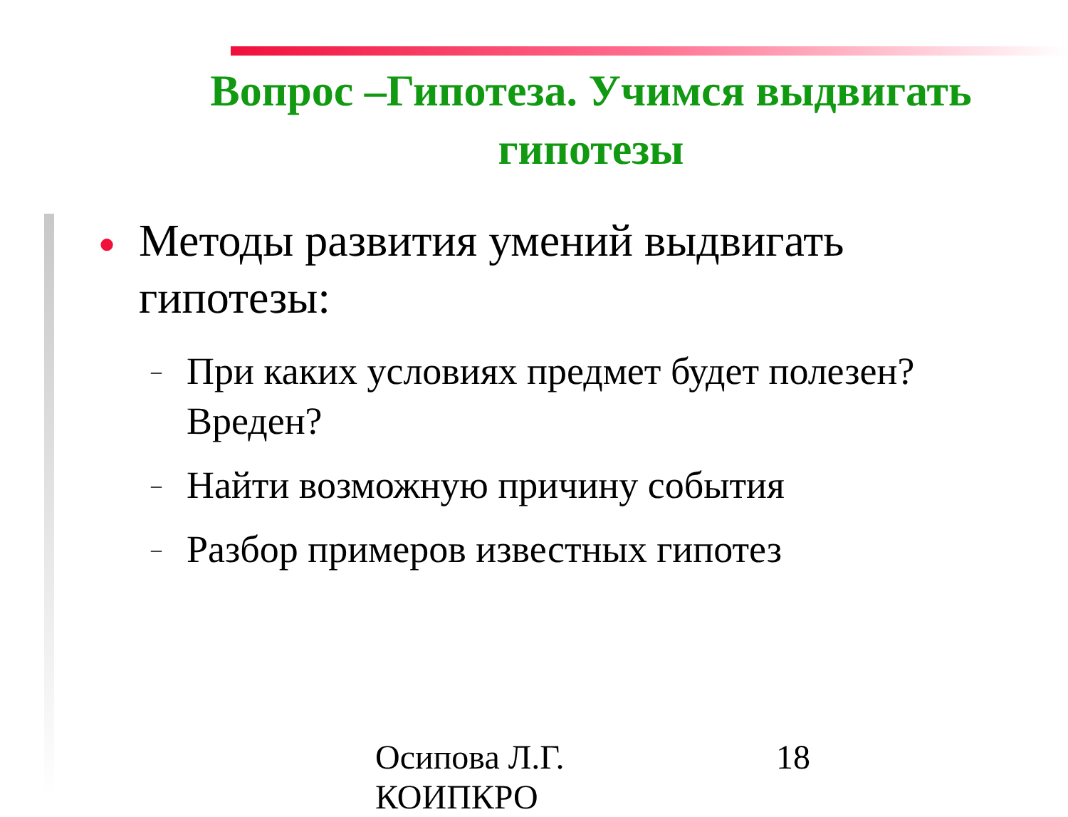Вопрос –Гипотеза. Учимся выдвигать гипотезы
● Методы развития умений выдвигать гипотезы:
– При каких условиях предмет будет полезен? Вреден?
– Найти возможную причину события
– Разбор примеров известных гипотез
Осипова Л.Г.
КОИПКРО
18